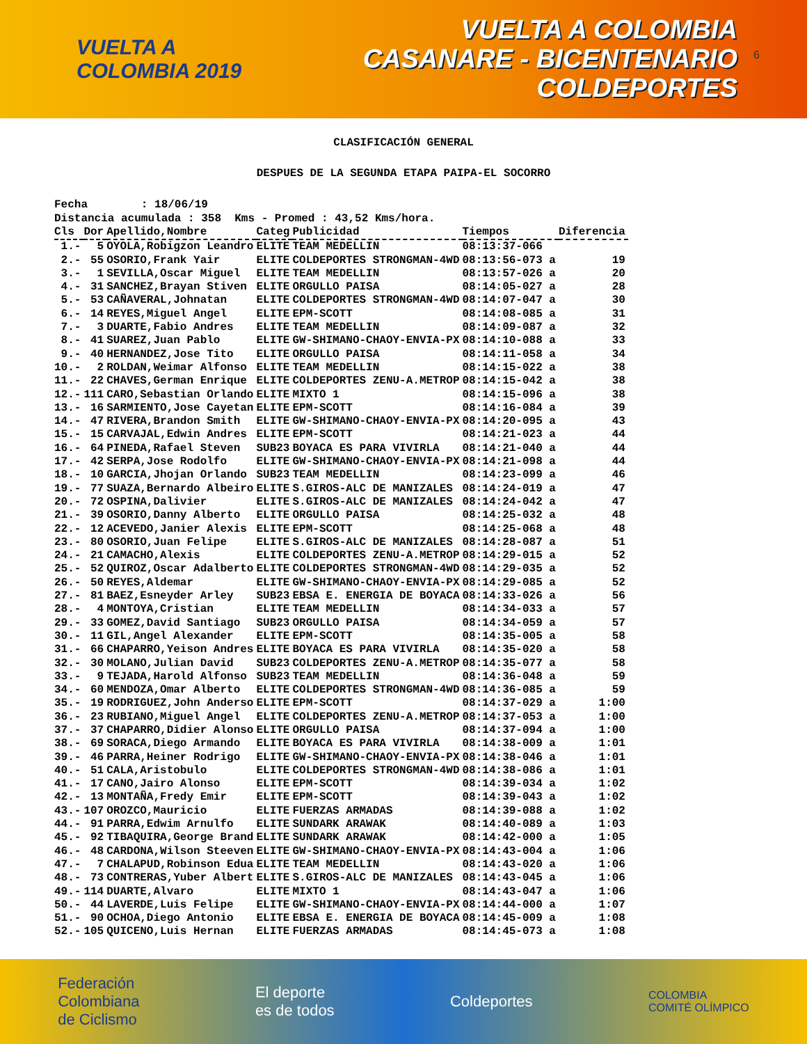VUELTA A
COLOMBIA 2019
VUELTA A COLOMBIA
CASANARE - BICENTENARIO
COLDEPORTES
6
CLASIFICACIÓN GENERAL
DESPUES DE LA SEGUNDA ETAPA PAIPA-EL SOCORRO
Fecha : 18/06/19 Distancia acumulada : 358 Kms - Promed : 43,52 Kms/hora.
| Cls | Dor | Apellido,Nombre | Categ | Publicidad | Tiempos | Diferencia |
| --- | --- | --- | --- | --- | --- | --- |
| 1.- | 5 | OYOLA,Robigzon Leandro | ELITE | TEAM MEDELLIN | 08:13:37-066 | |
| 2.- | 55 | OSORIO,Frank Yair | ELITE | COLDEPORTES STRONGMAN-4WD | 08:13:56-073 a | 19 |
| 3.- | 1 | SEVILLA,Oscar Miguel | ELITE | TEAM MEDELLIN | 08:13:57-026 a | 20 |
| 4.- | 31 | SANCHEZ,Brayan Stiven | ELITE | ORGULLO PAISA | 08:14:05-027 a | 28 |
| 5.- | 53 | CAÑAVERAL,Johnatan | ELITE | COLDEPORTES STRONGMAN-4WD | 08:14:07-047 a | 30 |
| 6.- | 14 | REYES,Miguel Angel | ELITE | EPM-SCOTT | 08:14:08-085 a | 31 |
| 7.- | 3 | DUARTE,Fabio Andres | ELITE | TEAM MEDELLIN | 08:14:09-087 a | 32 |
| 8.- | 41 | SUAREZ,Juan Pablo | ELITE | GW-SHIMANO-CHAOY-ENVIA-PX | 08:14:10-088 a | 33 |
| 9.- | 40 | HERNANDEZ,Jose Tito | ELITE | ORGULLO PAISA | 08:14:11-058 a | 34 |
| 10.- | 2 | ROLDAN,Weimar Alfonso | ELITE | TEAM MEDELLIN | 08:14:15-022 a | 38 |
| 11.- | 22 | CHAVES,German Enrique | ELITE | COLDEPORTES ZENU-A.METROP | 08:14:15-042 a | 38 |
| 12.- | 111 | CARO,Sebastian Orlando | ELITE | MIXTO 1 | 08:14:15-096 a | 38 |
| 13.- | 16 | SARMIENTO,Jose Cayetan | ELITE | EPM-SCOTT | 08:14:16-084 a | 39 |
| 14.- | 47 | RIVERA,Brandon Smith | ELITE | GW-SHIMANO-CHAOY-ENVIA-PX | 08:14:20-095 a | 43 |
| 15.- | 15 | CARVAJAL,Edwin Andres | ELITE | EPM-SCOTT | 08:14:21-023 a | 44 |
| 16.- | 64 | PINEDA,Rafael Steven | SUB23 | BOYACA ES PARA VIVIRLA | 08:14:21-040 a | 44 |
| 17.- | 42 | SERPA,Jose Rodolfo | ELITE | GW-SHIMANO-CHAOY-ENVIA-PX | 08:14:21-098 a | 44 |
| 18.- | 10 | GARCIA,Jhojan Orlando | SUB23 | TEAM MEDELLIN | 08:14:23-099 a | 46 |
| 19.- | 77 | SUAZA,Bernardo Albeiro | ELITE | S.GIROS-ALC DE MANIZALES | 08:14:24-019 a | 47 |
| 20.- | 72 | OSPINA,Dalivier | ELITE | S.GIROS-ALC DE MANIZALES | 08:14:24-042 a | 47 |
| 21.- | 39 | OSORIO,Danny Alberto | ELITE | ORGULLO PAISA | 08:14:25-032 a | 48 |
| 22.- | 12 | ACEVEDO,Janier Alexis | ELITE | EPM-SCOTT | 08:14:25-068 a | 48 |
| 23.- | 80 | OSORIO,Juan Felipe | ELITE | S.GIROS-ALC DE MANIZALES | 08:14:28-087 a | 51 |
| 24.- | 21 | CAMACHO,Alexis | ELITE | COLDEPORTES ZENU-A.METROP | 08:14:29-015 a | 52 |
| 25.- | 52 | QUIROZ,Oscar Adalberto | ELITE | COLDEPORTES STRONGMAN-4WD | 08:14:29-035 a | 52 |
| 26.- | 50 | REYES,Aldemar | ELITE | GW-SHIMANO-CHAOY-ENVIA-PX | 08:14:29-085 a | 52 |
| 27.- | 81 | BAEZ,Esneyder Arley | SUB23 | EBSA E. ENERGIA DE BOYACA | 08:14:33-026 a | 56 |
| 28.- | 4 | MONTOYA,Cristian | ELITE | TEAM MEDELLIN | 08:14:34-033 a | 57 |
| 29.- | 33 | GOMEZ,David Santiago | SUB23 | ORGULLO PAISA | 08:14:34-059 a | 57 |
| 30.- | 11 | GIL,Angel Alexander | ELITE | EPM-SCOTT | 08:14:35-005 a | 58 |
| 31.- | 66 | CHAPARRO,Yeison Andres | ELITE | BOYACA ES PARA VIVIRLA | 08:14:35-020 a | 58 |
| 32.- | 30 | MOLANO,Julian David | SUB23 | COLDEPORTES ZENU-A.METROP | 08:14:35-077 a | 58 |
| 33.- | 9 | TEJADA,Harold Alfonso | SUB23 | TEAM MEDELLIN | 08:14:36-048 a | 59 |
| 34.- | 60 | MENDOZA,Omar Alberto | ELITE | COLDEPORTES STRONGMAN-4WD | 08:14:36-085 a | 59 |
| 35.- | 19 | RODRIGUEZ,John Anderso | ELITE | EPM-SCOTT | 08:14:37-029 a | 1:00 |
| 36.- | 23 | RUBIANO,Miguel Angel | ELITE | COLDEPORTES ZENU-A.METROP | 08:14:37-053 a | 1:00 |
| 37.- | 37 | CHAPARRO,Didier Alonso | ELITE | ORGULLO PAISA | 08:14:37-094 a | 1:00 |
| 38.- | 69 | SORACA,Diego Armando | ELITE | BOYACA ES PARA VIVIRLA | 08:14:38-009 a | 1:01 |
| 39.- | 46 | PARRA,Heiner Rodrigo | ELITE | GW-SHIMANO-CHAOY-ENVIA-PX | 08:14:38-046 a | 1:01 |
| 40.- | 51 | CALA,Aristobulo | ELITE | COLDEPORTES STRONGMAN-4WD | 08:14:38-086 a | 1:01 |
| 41.- | 17 | CANO,Jairo Alonso | ELITE | EPM-SCOTT | 08:14:39-034 a | 1:02 |
| 42.- | 13 | MONTAÑA,Fredy Emir | ELITE | EPM-SCOTT | 08:14:39-043 a | 1:02 |
| 43.- | 107 | OROZCO,Mauricio | ELITE | FUERZAS ARMADAS | 08:14:39-088 a | 1:02 |
| 44.- | 91 | PARRA,Edwim Arnulfo | ELITE | SUNDARK ARAWAK | 08:14:40-089 a | 1:03 |
| 45.- | 92 | TIBAQUIRA,George Brand | ELITE | SUNDARK ARAWAK | 08:14:42-000 a | 1:05 |
| 46.- | 48 | CARDONA,Wilson Steeven | ELITE | GW-SHIMANO-CHAOY-ENVIA-PX | 08:14:43-004 a | 1:06 |
| 47.- | 7 | CHALAPUD,Robinson Edua | ELITE | TEAM MEDELLIN | 08:14:43-020 a | 1:06 |
| 48.- | 73 | CONTRERAS,Yuber Albert | ELITE | S.GIROS-ALC DE MANIZALES | 08:14:43-045 a | 1:06 |
| 49.- | 114 | DUARTE,Alvaro | ELITE | MIXTO 1 | 08:14:43-047 a | 1:06 |
| 50.- | 44 | LAVERDE,Luis Felipe | ELITE | GW-SHIMANO-CHAOY-ENVIA-PX | 08:14:44-000 a | 1:07 |
| 51.- | 90 | OCHOA,Diego Antonio | ELITE | EBSA E. ENERGIA DE BOYACA | 08:14:45-009 a | 1:08 |
| 52.- | 105 | QUICENO,Luis Hernan | ELITE | FUERZAS ARMADAS | 08:14:45-073 a | 1:08 |
Federación
Colombiana
de Ciclismo
El deporte
es de todos
Coldeportes
COLOMBIA
COMITÉ OLÍMPICO